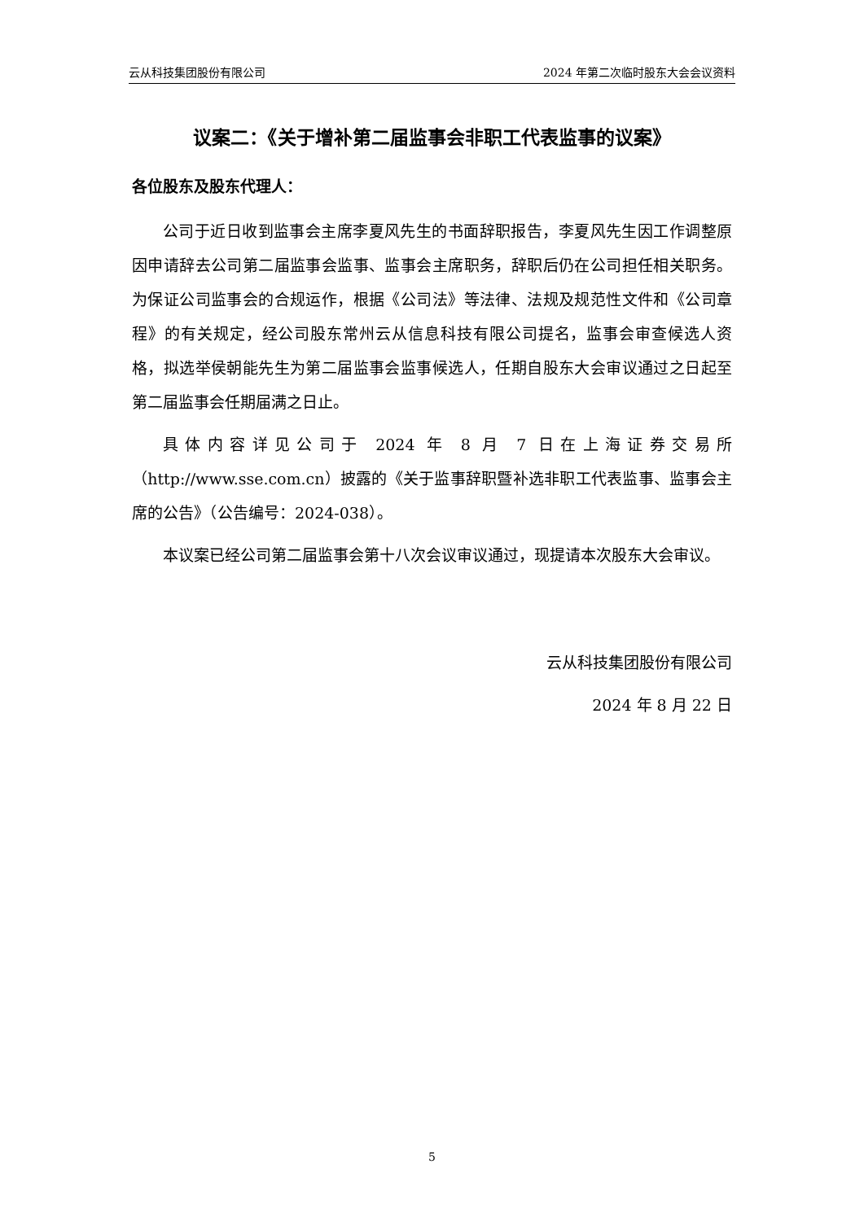云从科技集团股份有限公司 2024 年第二次临时股东大会会议资料
议案二：《关于增补第二届监事会非职工代表监事的议案》
各位股东及股东代理人：
公司于近日收到监事会主席李夏风先生的书面辞职报告，李夏风先生因工作调整原因申请辞去公司第二届监事会监事、监事会主席职务，辞职后仍在公司担任相关职务。为保证公司监事会的合规运作，根据《公司法》等法律、法规及规范性文件和《公司章程》的有关规定，经公司股东常州云从信息科技有限公司提名，监事会审查候选人资格，拟选举侯朝能先生为第二届监事会监事候选人，任期自股东大会审议通过之日起至第二届监事会任期届满之日止。
具体内容详见公司于 2024 年 8 月 7 日在上海证券交易所（http://www.sse.com.cn）披露的《关于监事辞职暨补选非职工代表监事、监事会主席的公告》（公告编号：2024-038）。
本议案已经公司第二届监事会第十八次会议审议通过，现提请本次股东大会审议。
云从科技集团股份有限公司
2024 年 8 月 22 日
5